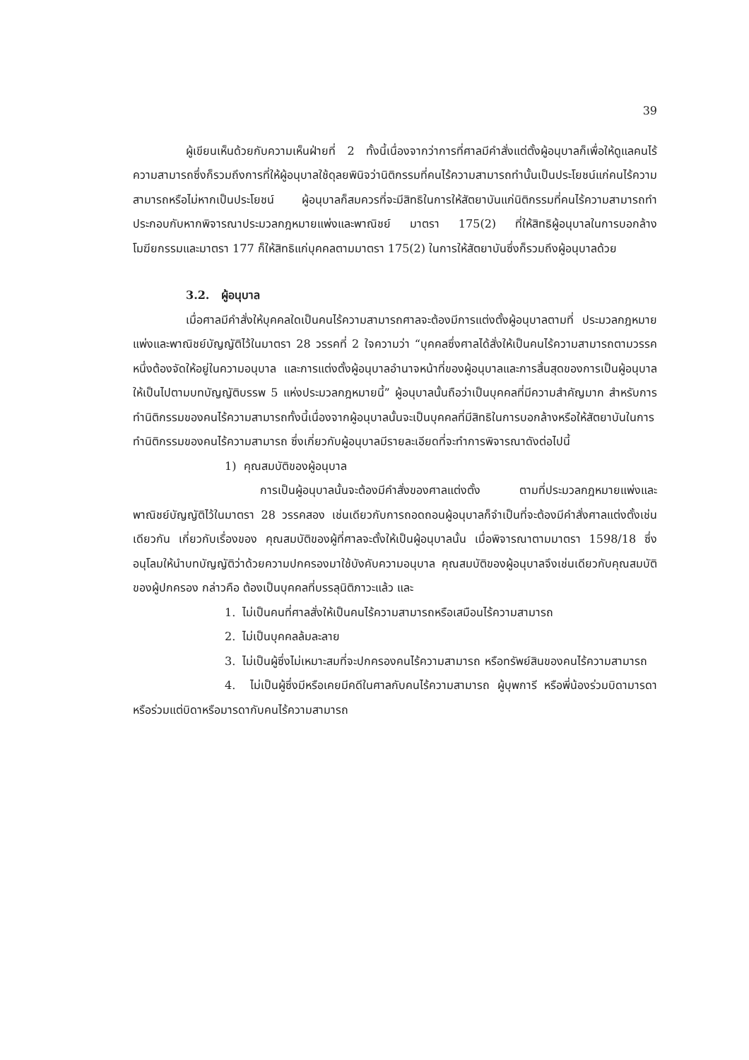39
ผู้เขียนเห็นด้วยกับความเห็นฝ่ายที่ 2 ทั้งนี้เนื่องจากว่าการที่ศาลมีคำสั่งแต่ตั้งผู้อนุบาลก็เพื่อให้ดูแลคนไร้ความสามารถซึ่งก็รวมถึงการที่ให้ผู้อนุบาลใช้ดุลยพินิจว่านิติกรรมที่คนไร้ความสามารถทำนั้นเป็นประโยชน์แก่คนไร้ความสามารถหรือไม่หากเป็นประโยชน์ ผู้อนุบาลก็สมควรที่จะมีสิทธิในการให้สัตยาบันแก่นิติกรรมที่คนไร้ความสามารถทำประกอบกับหากพิจารณาประมวลกฎหมายแพ่งและพาณิชย์ มาตรา 175(2) ที่ให้สิทธิผู้อนุบาลในการบอกล้างโมฆียกรรมและมาตรา 177 ก็ให้สิทธิแก่บุคคลตามมาตรา 175(2) ในการให้สัตยาบันซึ่งก็รวมถึงผู้อนุบาลด้วย
3.2. ผู้อนุบาล
เมื่อศาลมีคำสั่งให้บุคคลใดเป็นคนไร้ความสามารถศาลจะต้องมีการแต่งตั้งผู้อนุบาลตามที่ ประมวลกฎหมายแพ่งและพาณิชย์บัญญัติไว้ในมาตรา 28 วรรคที่ 2 ใจความว่า “บุคคลซึ่งศาลได้สั่งให้เป็นคนไร้ความสามารถตามวรรคหนึ่งต้องจัดให้อยู่ในความอนุบาล และการแต่งตั้งผู้อนุบาลอำนาจหน้าที่ของผู้อนุบาลและการสิ้นสุดของการเป็นผู้อนุบาลให้เป็นไปตามบทบัญญัติบรรพ 5 แห่งประมวลกฎหมายนี้” ผู้อนุบาลนั้นถือว่าเป็นบุคคลที่มีความสำคัญมาก สำหรับการทำนิติกรรมของคนไร้ความสามารถทั้งนี้เนื่องจากผู้อนุบาลนั้นจะเป็นบุคคลที่มีสิทธิในการบอกล้างหรือให้สัตยาบันในการทำนิติกรรมของคนไร้ความสามารถ ซึ่งเกี่ยวกับผู้อนุบาลมีรายละเอียดที่จะทำการพิจารณาดังต่อไปนี้
1) คุณสมบัติของผู้อนุบาล
การเป็นผู้อนุบาลนั้นจะต้องมีคำสั่งของศาลแต่งตั้ง ตามที่ประมวลกฎหมายแพ่งและพาณิชย์บัญญัติไว้ในมาตรา 28 วรรคสอง เช่นเดียวกับการถอดถอนผู้อนุบาลก็จำเป็นที่จะต้องมีคำสั่งศาลแต่งตั้งเช่นเดียวกัน เกี่ยวกับเรื่องของ คุณสมบัติของผู้ที่ศาลจะตั้งให้เป็นผู้อนุบาลนั้น เมื่อพิจารณาตามมาตรา 1598/18 ซึ่งอนุโลมให้นำบทบัญญัติว่าด้วยความปกครองมาใช้บังคับความอนุบาล คุณสมบัติของผู้อนุบาลจึงเช่นเดียวกับคุณสมบัติของผู้ปกครอง กล่าวคือ ต้องเป็นบุคคลที่บรรลุนิติภาวะแล้ว และ
1. ไม่เป็นคนที่ศาลสั่งให้เป็นคนไร้ความสามารถหรือเสมือนไร้ความสามารถ
2. ไม่เป็นบุคคลล้มละลาย
3. ไม่เป็นผู้ซึ่งไม่เหมาะสมที่จะปกครองคนไร้ความสามารถ หรือทรัพย์สินของคนไร้ความสามารถ
4. ไม่เป็นผู้ซึ่งมีหรือเคยมีคดีในศาลกับคนไร้ความสามารถ ผู้บุพการี หรือพี่น้องร่วมบิดามารดา หรือร่วมแต่บิดาหรือมารดากับคนไร้ความสามารถ